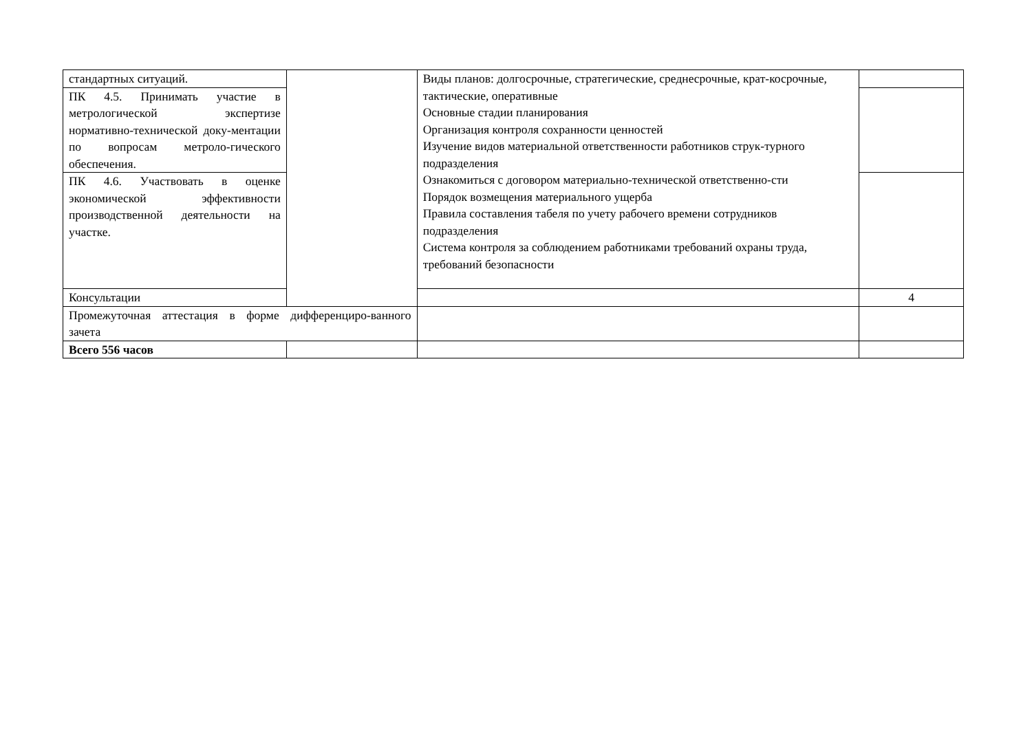| стандартных ситуаций. | | Виды планов: долгосрочные, стратегические, среднесрочные, крат-косрочные, тактические, оперативные Основные стадии планирования Организация контроля сохранности ценностей Изучение видов материальной ответственности работников струк-турного подразделения Ознакомиться с договором материально-технической ответственно-сти Порядок возмещения материального ущерба Правила составления табеля по учету рабочего времени сотрудников подразделения Система контроля за соблюдением работниками требований охраны труда, требований безопасности | |
| ПК 4.5. Принимать участие в метрологической экспертизе нормативно-технической доку-ментации по вопросам метроло-гического обеспечения. | | | |
| ПК 4.6. Участвовать в оценке экономической эффективности производственной деятельности на участке. | | | |
| Консультации | | | 4 |
| Промежуточная аттестация в форме дифференциро-ванного зачета | | | |
| Всего 556 часов | | | |